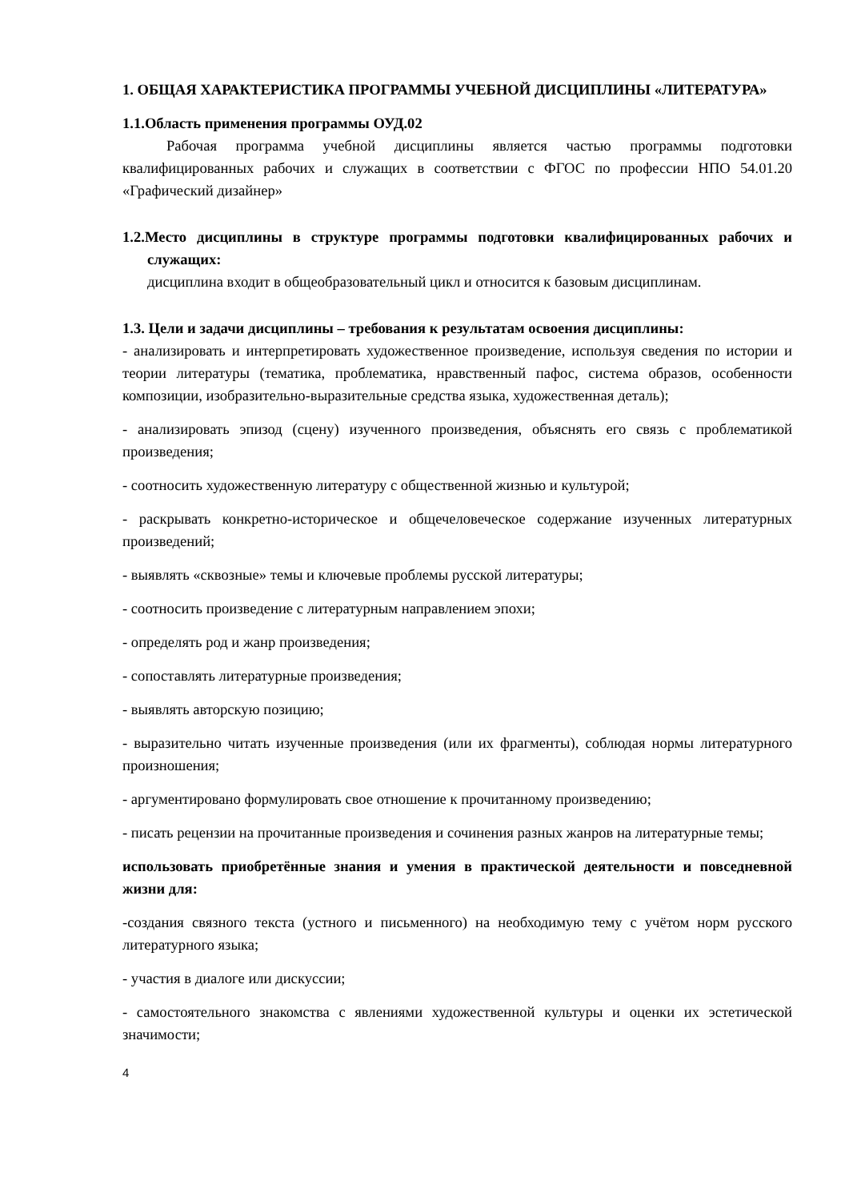1. ОБЩАЯ ХАРАКТЕРИСТИКА ПРОГРАММЫ УЧЕБНОЙ ДИСЦИПЛИНЫ «ЛИТЕРАТУРА»
1.1.Область применения программы ОУД.02
Рабочая программа учебной дисциплины является частью программы подготовки квалифицированных рабочих и служащих в соответствии с ФГОС по профессии НПО 54.01.20 «Графический дизайнер»
1.2.Место дисциплины в структуре программы подготовки квалифицированных рабочих и служащих:
дисциплина входит в общеобразовательный цикл и относится к базовым дисциплинам.
1.3. Цели и задачи дисциплины – требования к результатам освоения дисциплины:
- анализировать и интерпретировать художественное произведение, используя сведения по истории и теории литературы (тематика, проблематика, нравственный пафос, система образов, особенности композиции, изобразительно-выразительные средства языка, художественная деталь);
- анализировать эпизод (сцену) изученного произведения, объяснять его связь с проблематикой произведения;
- соотносить художественную литературу с общественной жизнью и культурой;
- раскрывать конкретно-историческое и общечеловеческое содержание изученных литературных произведений;
- выявлять «сквозные» темы и ключевые проблемы русской литературы;
- соотносить произведение с литературным направлением эпохи;
- определять род и жанр произведения;
- сопоставлять литературные произведения;
- выявлять авторскую позицию;
- выразительно читать изученные произведения (или их фрагменты), соблюдая нормы литературного произношения;
- аргументировано формулировать свое отношение к прочитанному произведению;
- писать рецензии на прочитанные произведения и сочинения разных жанров на литературные темы;
использовать приобретённые знания и умения в практической деятельности и повседневной жизни для:
-создания связного текста (устного и письменного) на необходимую тему с учётом норм русского литературного языка;
- участия в диалоге или дискуссии;
- самостоятельного знакомства с явлениями художественной культуры и оценки их эстетической значимости;
4